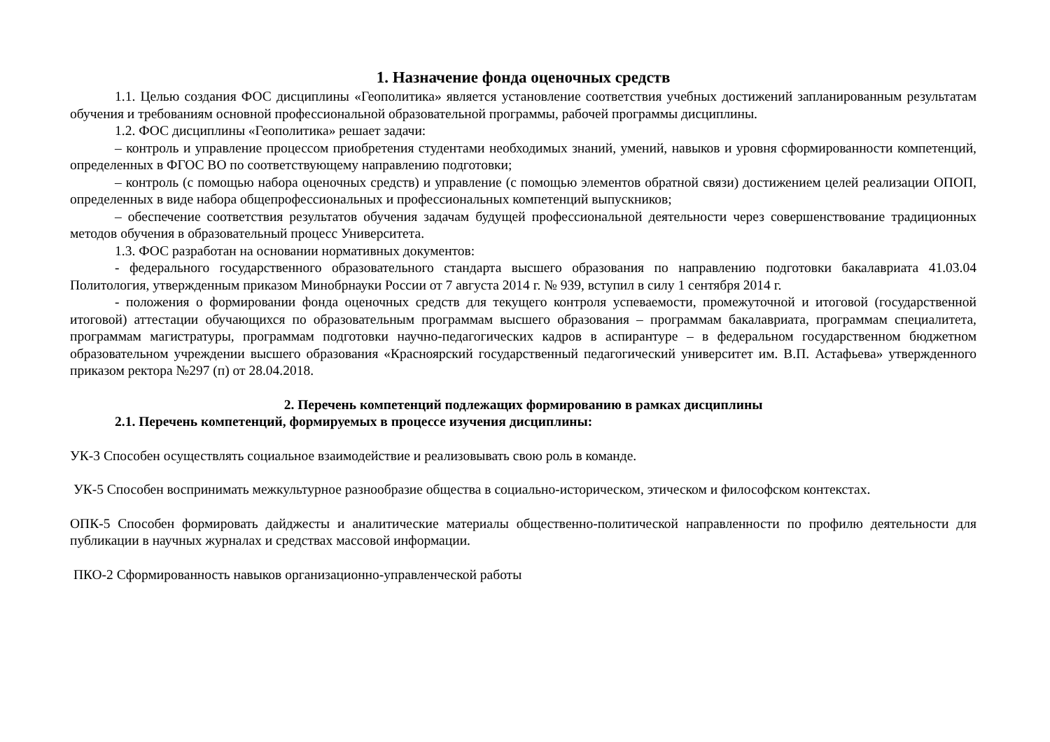1. Назначение фонда оценочных средств
1.1. Целью создания ФОС дисциплины «Геополитика» является установление соответствия учебных достижений запланированным результатам обучения и требованиям основной профессиональной образовательной программы, рабочей программы дисциплины.
1.2. ФОС дисциплины «Геополитика» решает задачи:
– контроль и управление процессом приобретения студентами необходимых знаний, умений, навыков и уровня сформированности компетенций, определенных в ФГОС ВО по соответствующему направлению подготовки;
– контроль (с помощью набора оценочных средств) и управление (с помощью элементов обратной связи) достижением целей реализации ОПОП, определенных в виде набора общепрофессиональных и профессиональных компетенций выпускников;
– обеспечение соответствия результатов обучения задачам будущей профессиональной деятельности через совершенствование традиционных методов обучения в образовательный процесс Университета.
1.3. ФОС разработан на основании нормативных документов:
- федерального государственного образовательного стандарта высшего образования по направлению подготовки бакалавриата 41.03.04 Политология, утвержденным приказом Минобрнауки России от 7 августа 2014 г. № 939, вступил в силу 1 сентября 2014 г.
- положения о формировании фонда оценочных средств для текущего контроля успеваемости, промежуточной и итоговой (государственной итоговой) аттестации обучающихся по образовательным программам высшего образования – программам бакалавриата, программам специалитета, программам магистратуры, программам подготовки научно-педагогических кадров в аспирантуре – в федеральном государственном бюджетном образовательном учреждении высшего образования «Красноярский государственный педагогический университет им. В.П. Астафьева» утвержденного приказом ректора №297 (п) от 28.04.2018.
2. Перечень компетенций подлежащих формированию в рамках дисциплины
2.1. Перечень компетенций, формируемых в процессе изучения дисциплины:
УК-3 Способен осуществлять социальное взаимодействие и реализовывать свою роль в команде.
УК-5 Способен воспринимать межкультурное разнообразие общества в социально-историческом, этическом и философском контекстах.
ОПК-5 Способен формировать дайджесты и аналитические материалы общественно-политической направленности по профилю деятельности для публикации в научных журналах и средствах массовой информации.
ПКО-2 Сформированность навыков организационно-управленческой работы